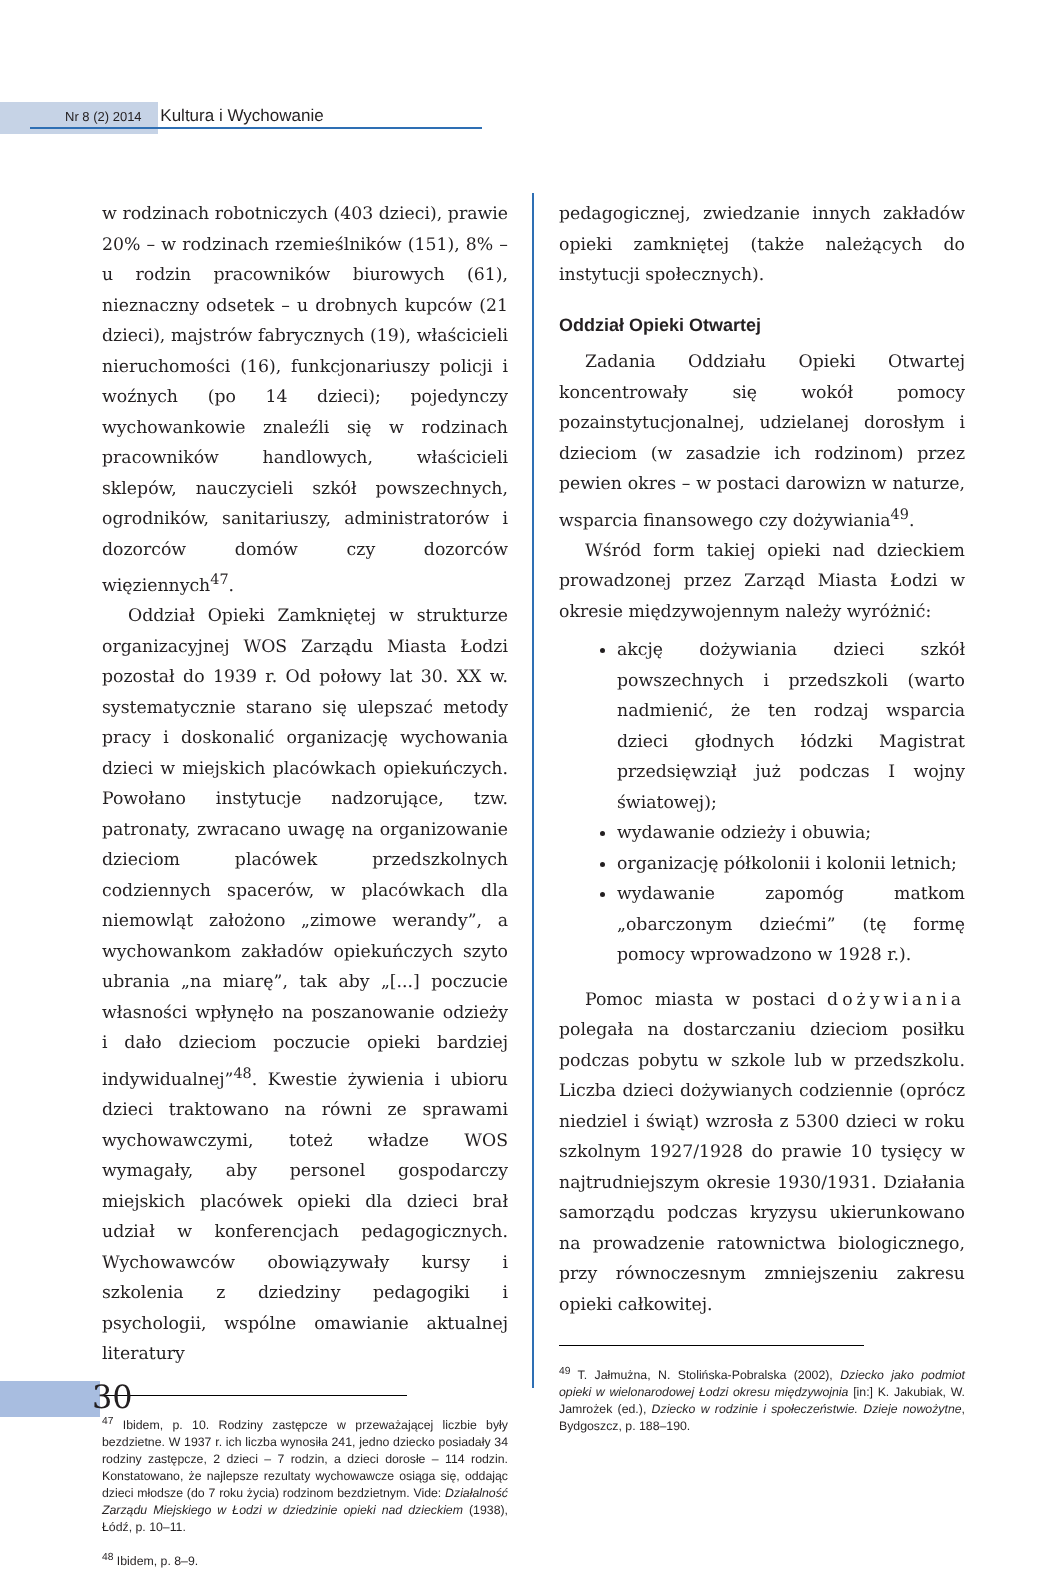Nr 8 (2) 2014 Kultura i Wychowanie
w rodzinach robotniczych (403 dzieci), prawie 20% – w rodzinach rzemieślników (151), 8% – u rodzin pracowników biurowych (61), nieznaczny odsetek – u drobnych kupców (21 dzieci), majstrów fabrycznych (19), właścicieli nieruchomości (16), funkcjonariuszy policji i woźnych (po 14 dzieci); pojedynczy wychowankowie znaleźli się w rodzinach pracowników handlowych, właścicieli sklepów, nauczycieli szkół powszechnych, ogrodników, sanitariuszy, administratorów i dozorców domów czy dozorców więziennych<sup>47</sup>.
Oddział Opieki Zamkniętej w strukturze organizacyjnej WOS Zarządu Miasta Łodzi pozostał do 1939 r. Od połowy lat 30. XX w. systematycznie starano się ulepszać metody pracy i doskonalić organizację wychowania dzieci w miejskich placówkach opiekuńczych. Powołano instytucje nadzorujące, tzw. patronaty, zwracano uwagę na organizowanie dzieciom placówek przedszkolnych codziennych spacerów, w placówkach dla niemowląt założono „zimowe werandy”, a wychowankom zakładów opiekuńczych szyto ubrania „na miarę”, tak aby „[...] poczucie własności wpłynęło na poszanowanie odzieży i dało dzieciom poczucie opieki bardziej indywidualnej”<sup>48</sup>. Kwestie żywienia i ubioru dzieci traktowano na równi ze sprawami wychowawczymi, toteż władze WOS wymagały, aby personel gospodarczy miejskich placówek opieki dla dzieci brał udział w konferencjach pedagogicznych. Wychowawców obowiązywały kursy i szkolenia z dziedziny pedagogiki i psychologii, wspólne omawianie aktualnej literatury
<sup>47</sup> Ibidem, p. 10. Rodziny zastępcze w przeważającej liczbie były bezdzietne. W 1937 r. ich liczba wynosiła 241, jedno dziecko posiadały 34 rodziny zastępcze, 2 dzieci – 7 rodzin, a dzieci dorosłe – 114 rodzin. Konstatowano, że najlepsze rezultaty wychowawcze osiąga się, oddając dzieci młodsze (do 7 roku życia) rodzinom bezdzietnym. Vide: Działalność Zarządu Miejskiego w Łodzi w dziedzinie opieki nad dzieckiem (1938), Łódź, p. 10–11.
<sup>48</sup> Ibidem, p. 8–9.
pedagogicznej, zwiedzanie innych zakładów opieki zamkniętej (także należących do instytucji społecznych).
Oddział Opieki Otwartej
Zadania Oddziału Opieki Otwartej koncentrowały się wokół pomocy pozainstytucjonalnej, udzielanej dorosłym i dzieciom (w zasadzie ich rodzinom) przez pewien okres – w postaci darowizn w naturze, wsparcia finansowego czy dożywiania<sup>49</sup>.
Wśród form takiej opieki nad dzieckiem prowadzonej przez Zarząd Miasta Łodzi w okresie międzywojennym należy wyróżnić:
akcję dożywiania dzieci szkół powszechnych i przedszkoli (warto nadmienić, że ten rodzaj wsparcia dzieci głodnych łódzki Magistrat przedsięwziął już podczas I wojny światowej);
wydawanie odzieży i obuwia;
organizację półkolonii i kolonii letnich;
wydawanie zapomóg matkom „obarczonym dziećmi” (tę formę pomocy wprowadzono w 1928 r.).
Pomoc miasta w postaci dożywiania polegała na dostarczaniu dzieciom posiłku podczas pobytu w szkole lub w przedszkolu. Liczba dzieci dożywianych codziennie (oprócz niedziel i świąt) wzrosła z 5300 dzieci w roku szkolnym 1927/1928 do prawie 10 tysięcy w najtrudniejszym okresie 1930/1931. Działania samorządu podczas kryzysu ukierunkowano na prowadzenie ratownictwa biologicznego, przy równoczesnym zmniejszeniu zakresu opieki całkowitej.
<sup>49</sup> T. Jałmużna, N. Stolińska-Pobralska (2002), Dziecko jako podmiot opieki w wielonarodowej Łodzi okresu międzywojnia [in:] K. Jakubiak, W. Jamrożek (ed.), Dziecko w rodzinie i społeczeństwie. Dzieje nowożytne, Bydgoszcz, p. 188–190.
30